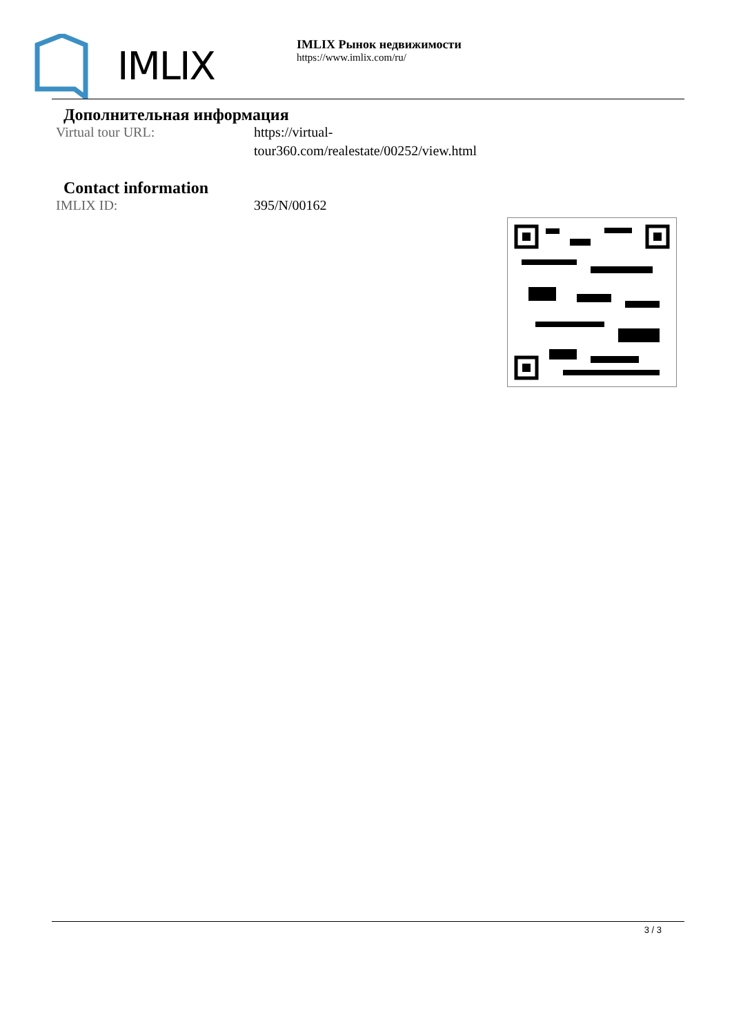IMLIX
IMLIX Рынок недвижимости
https://www.imlix.com/ru/
Дополнительная информация
Virtual tour URL: https://virtual-
tour360.com/realestate/00252/view.html
Contact information
IMLIX ID: 395/N/00162
3 / 3